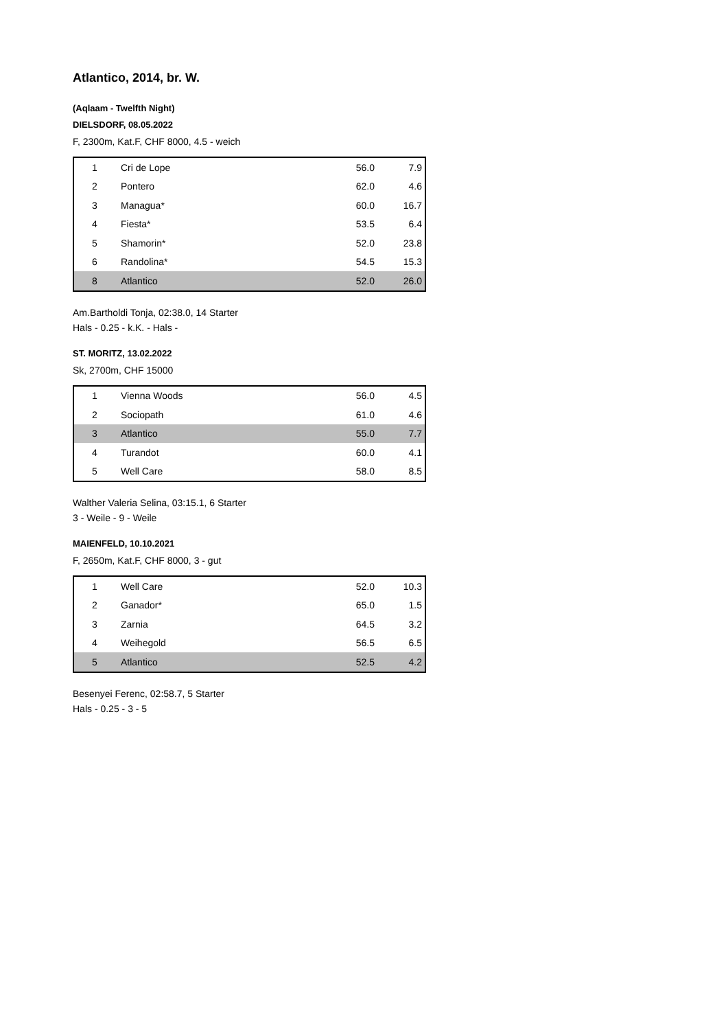Atlantico, 2014, br. W.
(Aqlaam - Twelfth Night)
DIELSDORF, 08.05.2022
F, 2300m, Kat.F, CHF 8000, 4.5 - weich
| 1 | Cri de Lope | 56.0 | 7.9 |
| 2 | Pontero | 62.0 | 4.6 |
| 3 | Managua* | 60.0 | 16.7 |
| 4 | Fiesta* | 53.5 | 6.4 |
| 5 | Shamorin* | 52.0 | 23.8 |
| 6 | Randolina* | 54.5 | 15.3 |
| 8 | Atlantico | 52.0 | 26.0 |
Am.Bartholdi Tonja, 02:38.0, 14 Starter
Hals - 0.25 - k.K. - Hals -
ST. MORITZ, 13.02.2022
Sk, 2700m, CHF 15000
| 1 | Vienna Woods | 56.0 | 4.5 |
| 2 | Sociopath | 61.0 | 4.6 |
| 3 | Atlantico | 55.0 | 7.7 |
| 4 | Turandot | 60.0 | 4.1 |
| 5 | Well Care | 58.0 | 8.5 |
Walther Valeria Selina, 03:15.1, 6 Starter
3 - Weile - 9 - Weile
MAIENFELD, 10.10.2021
F, 2650m, Kat.F, CHF 8000, 3 - gut
| 1 | Well Care | 52.0 | 10.3 |
| 2 | Ganador* | 65.0 | 1.5 |
| 3 | Zarnia | 64.5 | 3.2 |
| 4 | Weihegold | 56.5 | 6.5 |
| 5 | Atlantico | 52.5 | 4.2 |
Besenyei Ferenc, 02:58.7, 5 Starter
Hals - 0.25 - 3 - 5